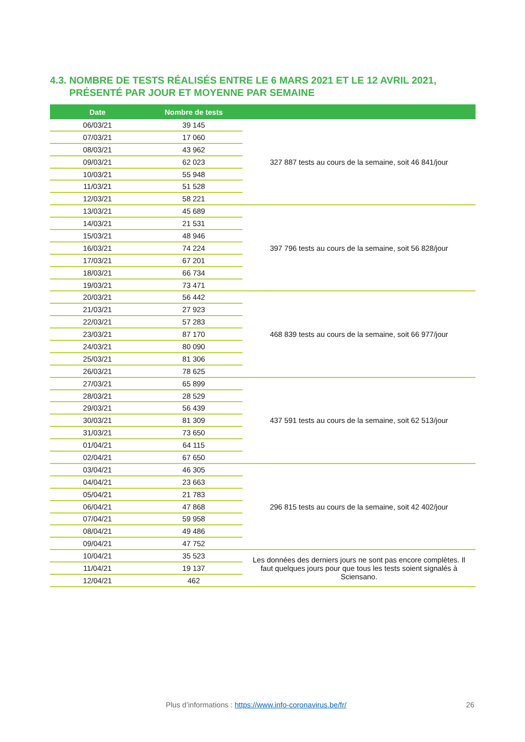4.3. NOMBRE DE TESTS RÉALISÉS ENTRE LE 6 MARS 2021 ET LE 12 AVRIL 2021,
PRÉSENTÉ PAR JOUR ET MOYENNE PAR SEMAINE
| Date | Nombre de tests | |
| --- | --- | --- |
| 06/03/21 | 39 145 | 327 887 tests au cours de la semaine, soit 46 841/jour |
| 07/03/21 | 17 060 | |
| 08/03/21 | 43 962 | |
| 09/03/21 | 62 023 | |
| 10/03/21 | 55 948 | |
| 11/03/21 | 51 528 | |
| 12/03/21 | 58 221 | |
| 13/03/21 | 45 689 | 397 796 tests au cours de la semaine, soit 56 828/jour |
| 14/03/21 | 21 531 | |
| 15/03/21 | 48 946 | |
| 16/03/21 | 74 224 | |
| 17/03/21 | 67 201 | |
| 18/03/21 | 66 734 | |
| 19/03/21 | 73 471 | |
| 20/03/21 | 56 442 | 468 839 tests au cours de la semaine, soit 66 977/jour |
| 21/03/21 | 27 923 | |
| 22/03/21 | 57 283 | |
| 23/03/21 | 87 170 | |
| 24/03/21 | 80 090 | |
| 25/03/21 | 81 306 | |
| 26/03/21 | 78 625 | |
| 27/03/21 | 65 899 | 437 591 tests au cours de la semaine, soit 62 513/jour |
| 28/03/21 | 28 529 | |
| 29/03/21 | 56 439 | |
| 30/03/21 | 81 309 | |
| 31/03/21 | 73 650 | |
| 01/04/21 | 64 115 | |
| 02/04/21 | 67 650 | |
| 03/04/21 | 46 305 | 296 815 tests au cours de la semaine, soit 42 402/jour |
| 04/04/21 | 23 663 | |
| 05/04/21 | 21 783 | |
| 06/04/21 | 47 868 | |
| 07/04/21 | 59 958 | |
| 08/04/21 | 49 486 | |
| 09/04/21 | 47 752 | |
| 10/04/21 | 35 523 | Les données des derniers jours ne sont pas encore complètes. Il faut quelques jours pour que tous les tests soient signalés à Sciensano. |
| 11/04/21 | 19 137 | |
| 12/04/21 | 462 | |
Plus d’informations : https://www.info-coronavirus.be/fr/ 26